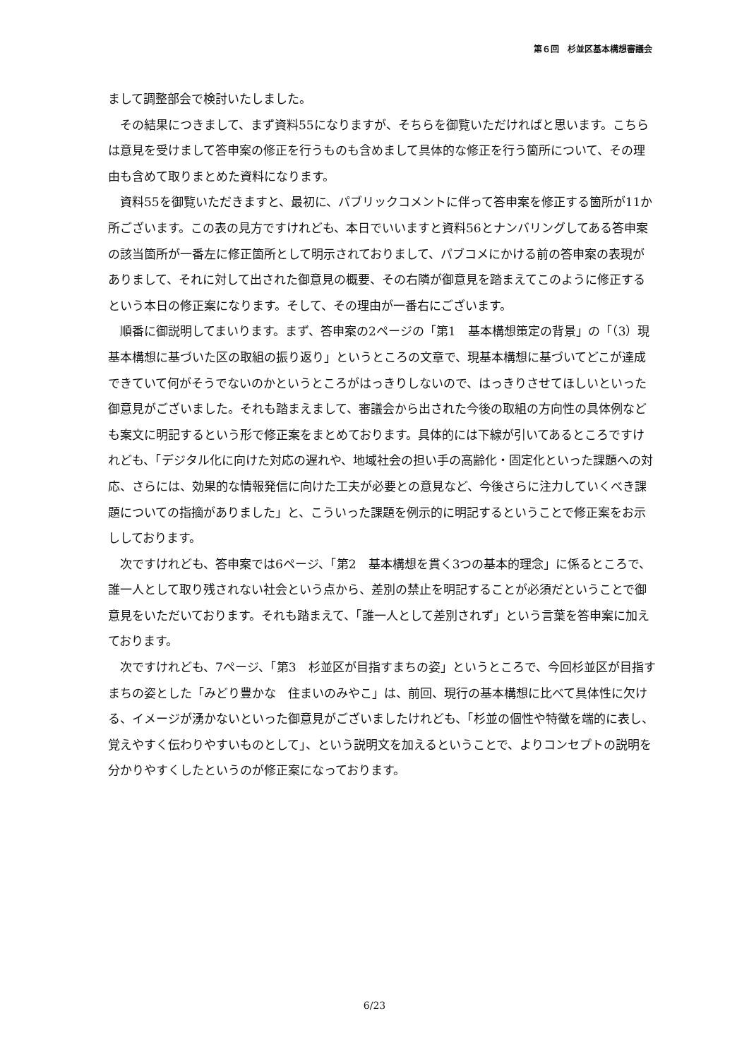第６回　杉並区基本構想審議会
まして調整部会で検討いたしました。
その結果につきまして、まず資料55になりますが、そちらを御覧いただければと思います。こちらは意見を受けまして答申案の修正を行うものも含めまして具体的な修正を行う箇所について、その理由も含めて取りまとめた資料になります。
資料55を御覧いただきますと、最初に、パブリックコメントに伴って答申案を修正する箇所が11か所ございます。この表の見方ですけれども、本日でいいますと資料56とナンバリングしてある答申案の該当箇所が一番左に修正箇所として明示されておりまして、パブコメにかける前の答申案の表現がありまして、それに対して出された御意見の概要、その右隣が御意見を踏まえてこのように修正するという本日の修正案になります。そして、その理由が一番右にございます。
順番に御説明してまいります。まず、答申案の2ページの「第1　基本構想策定の背景」の「（3）現基本構想に基づいた区の取組の振り返り」というところの文章で、現基本構想に基づいてどこが達成できていて何がそうでないのかというところがはっきりしないので、はっきりさせてほしいといった御意見がございました。それも踏まえまして、審議会から出された今後の取組の方向性の具体例なども案文に明記するという形で修正案をまとめております。具体的には下線が引いてあるところですけれども、「デジタル化に向けた対応の遅れや、地域社会の担い手の高齢化・固定化といった課題への対応、さらには、効果的な情報発信に向けた工夫が必要との意見など、今後さらに注力していくべき課題についての指摘がありました」と、こういった課題を例示的に明記するということで修正案をお示ししております。
次ですけれども、答申案では6ページ、「第2　基本構想を貫く3つの基本的理念」に係るところで、誰一人として取り残されない社会という点から、差別の禁止を明記することが必須だということで御意見をいただいております。それも踏まえて、「誰一人として差別されず」という言葉を答申案に加えております。
次ですけれども、7ページ、「第3　杉並区が目指すまちの姿」というところで、今回杉並区が目指すまちの姿とした「みどり豊かな　住まいのみやこ」は、前回、現行の基本構想に比べて具体性に欠ける、イメージが湧かないといった御意見がございましたけれども、「杉並の個性や特徴を端的に表し、覚えやすく伝わりやすいものとして」、という説明文を加えるということで、よりコンセプトの説明を分かりやすくしたというのが修正案になっております。
6/23